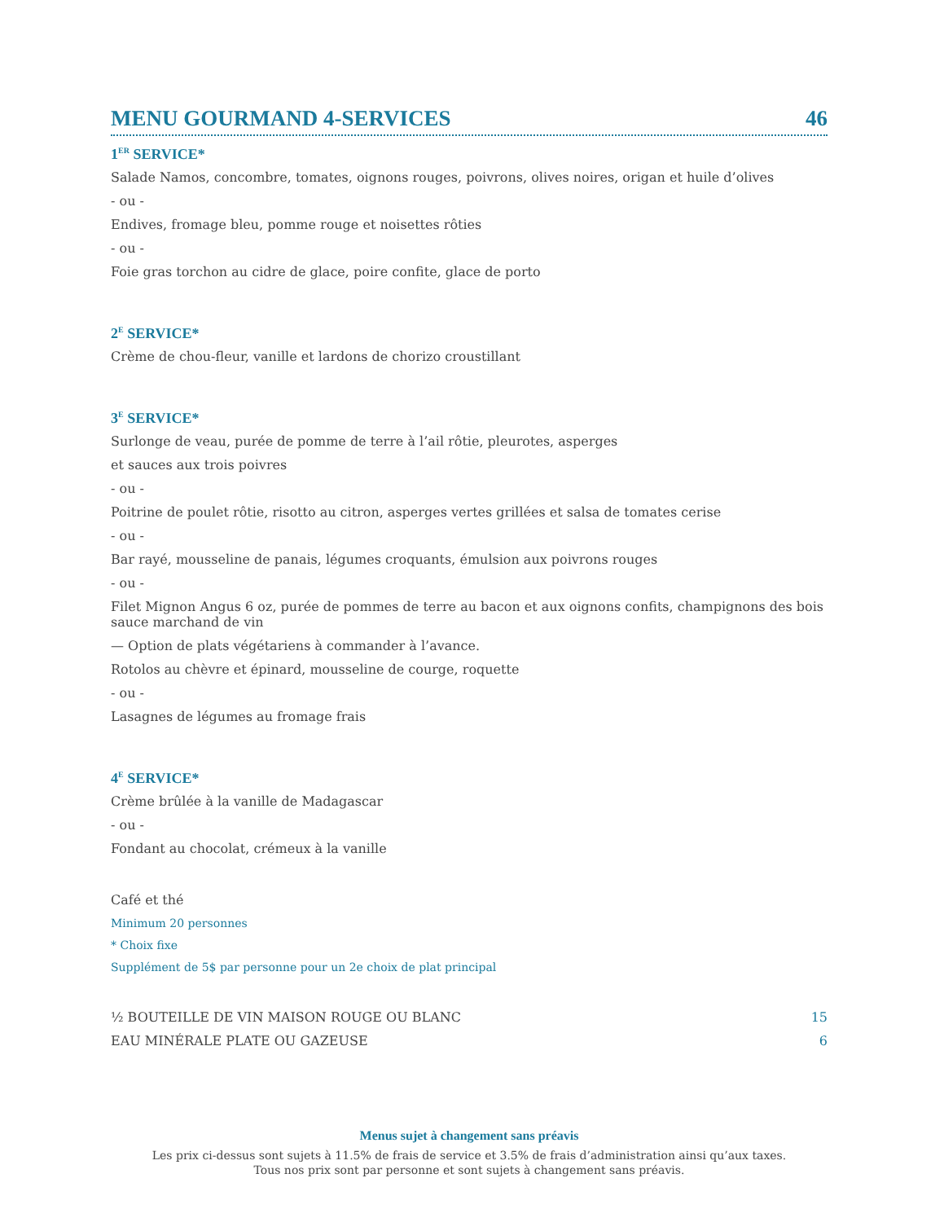MENU GOURMAND 4-SERVICES 46
1<sup>ER</sup> SERVICE*
Salade Namos, concombre, tomates, oignons rouges, poivrons, olives noires, origan et huile d’olives
- ou -
Endives, fromage bleu, pomme rouge et noisettes rôties
- ou -
Foie gras torchon au cidre de glace, poire confite, glace de porto
2<sup>E</sup> SERVICE*
Crème de chou-fleur, vanille et lardons de chorizo croustillant
3<sup>E</sup> SERVICE*
Surlonge de veau, purée de pomme de terre à l’ail rôtie, pleurotes, asperges
et sauces aux trois poivres
- ou -
Poitrine de poulet rôtie, risotto au citron, asperges vertes grillées et salsa de tomates cerise
- ou -
Bar rayé, mousseline de panais, légumes croquants, émulsion aux poivrons rouges
- ou -
Filet Mignon Angus 6 oz, purée de pommes de terre au bacon et aux oignons confits, champignons des bois sauce marchand de vin
— Option de plats végétariens à commander à l’avance.
Rotolos au chèvre et épinard, mousseline de courge, roquette
- ou -
Lasagnes de légumes au fromage frais
4<sup>E</sup> SERVICE*
Crème brûlée à la vanille de Madagascar
- ou -
Fondant au chocolat, crémeux à la vanille
Café et thé
Minimum 20 personnes
* Choix fixe
Supplément de 5$ par personne pour un 2e choix de plat principal
½ BOUTEILLE DE VIN MAISON ROUGE OU BLANC 15
EAU MINÉRALE PLATE OU GAZEUSE 6
Menus sujet à changement sans préavis
Les prix ci-dessus sont sujets à 11.5% de frais de service et 3.5% de frais d’administration ainsi qu’aux taxes.
Tous nos prix sont par personne et sont sujets à changement sans préavis.